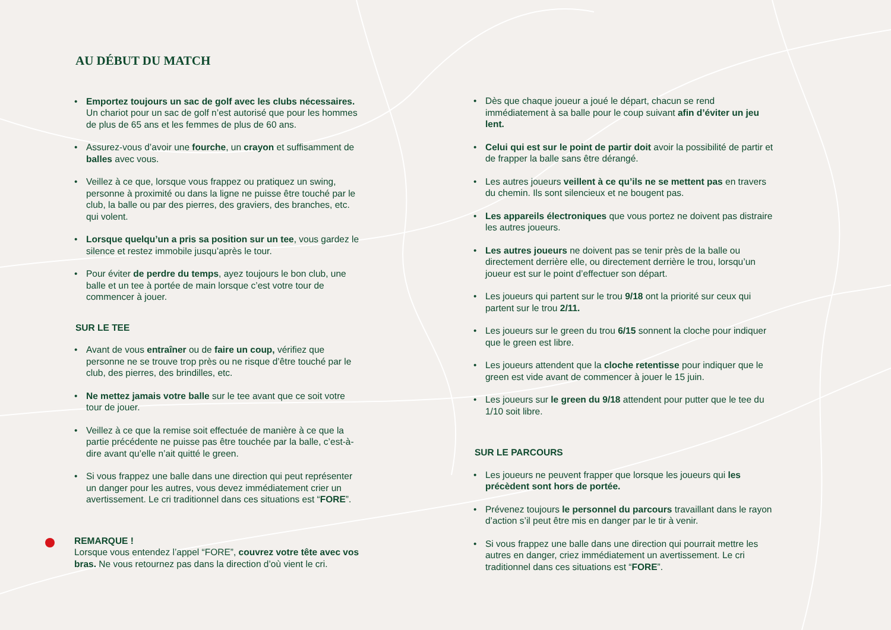AU DÉBUT DU MATCH
• Emportez toujours un sac de golf avec les clubs nécessaires. Un chariot pour un sac de golf n’est autorisé que pour les hommes de plus de 65 ans et les femmes de plus de 60 ans.
• Assurez-vous d’avoir une fourche, un crayon et suffisamment de balles avec vous.
• Veillez à ce que, lorsque vous frappez ou pratiquez un swing, personne à proximité ou dans la ligne ne puisse être touché par le club, la balle ou par des pierres, des graviers, des branches, etc. qui volent.
• Lorsque quelqu’un a pris sa position sur un tee, vous gardez le silence et restez immobile jusqu’après le tour.
• Pour éviter de perdre du temps, ayez toujours le bon club, une balle et un tee à portée de main lorsque c’est votre tour de commencer à jouer.
SUR LE TEE
• Avant de vous entraîner ou de faire un coup, vérifiez que personne ne se trouve trop près ou ne risque d’être touché par le club, des pierres, des brindilles, etc.
• Ne mettez jamais votre balle sur le tee avant que ce soit votre tour de jouer.
• Veillez à ce que la remise soit effectuée de manière à ce que la partie précédente ne puisse pas être touchée par la balle, c’est-à-dire avant qu’elle n’ait quitté le green.
• Si vous frappez une balle dans une direction qui peut représenter un danger pour les autres, vous devez immédiatement crier un avertissement. Le cri traditionnel dans ces situations est “FORE”.
REMARQUE !
Lorsque vous entendez l’appel “FORE”, couvrez votre tête avec vos bras. Ne vous retournez pas dans la direction d’où vient le cri.
• Dès que chaque joueur a joué le départ, chacun se rend immédiatement à sa balle pour le coup suivant afin d’éviter un jeu lent.
• Celui qui est sur le point de partir doit avoir la possibilité de partir et de frapper la balle sans être dérangé.
• Les autres joueurs veillent à ce qu’ils ne se mettent pas en travers du chemin. Ils sont silencieux et ne bougent pas.
• Les appareils électroniques que vous portez ne doivent pas distraire les autres joueurs.
• Les autres joueurs ne doivent pas se tenir près de la balle ou directement derrière elle, ou directement derrière le trou, lorsqu’un joueur est sur le point d’effectuer son départ.
• Les joueurs qui partent sur le trou 9/18 ont la priorité sur ceux qui partent sur le trou 2/11.
• Les joueurs sur le green du trou 6/15 sonnent la cloche pour indiquer que le green est libre.
• Les joueurs attendent que la cloche retentisse pour indiquer que le green est vide avant de commencer à jouer le 15 juin.
• Les joueurs sur le green du 9/18 attendent pour putter que le tee du 1/10 soit libre.
SUR LE PARCOURS
• Les joueurs ne peuvent frapper que lorsque les joueurs qui les précèdent sont hors de portée.
• Prévenez toujours le personnel du parcours travaillant dans le rayon d’action s’il peut être mis en danger par le tir à venir.
• Si vous frappez une balle dans une direction qui pourrait mettre les autres en danger, criez immédiatement un avertissement. Le cri traditionnel dans ces situations est “FORE”.